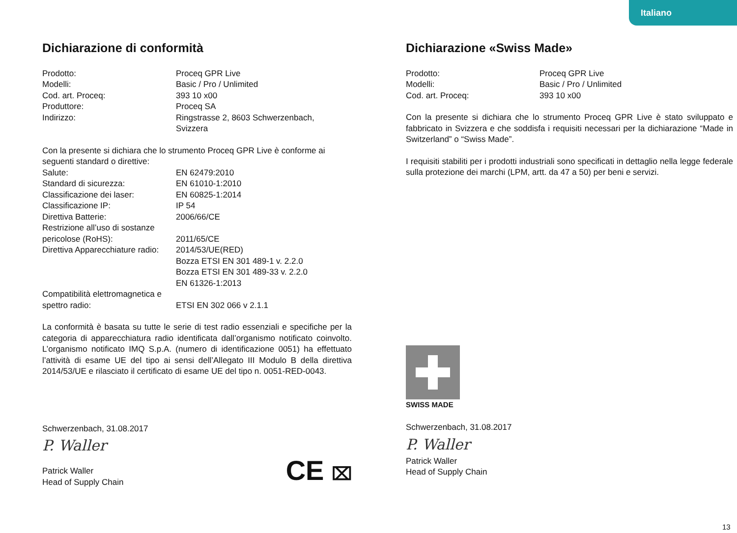Italiano
Dichiarazione di conformità
| Prodotto: | Proceq GPR Live |
| Modelli: | Basic / Pro / Unlimited |
| Cod. art. Proceq: | 393 10 x00 |
| Produttore: | Proceq SA |
| Indirizzo: | Ringstrasse 2, 8603 Schwerzenbach, Svizzera |
Con la presente si dichiara che lo strumento Proceq GPR Live è conforme ai seguenti standard o direttive:
| Salute: | EN 62479:2010 |
| Standard di sicurezza: | EN 61010-1:2010 |
| Classificazione dei laser: | EN 60825-1:2014 |
| Classificazione IP: | IP 54 |
| Direttiva Batterie: | 2006/66/CE |
| Restrizione all’uso di sostanze pericolose (RoHS): | 2011/65/CE |
| Direttiva Apparecchiature radio: | 2014/53/UE(RED) Bozza ETSI EN 301 489-1 v. 2.2.0 Bozza ETSI EN 301 489-33 v. 2.2.0 EN 61326-1:2013 |
| Compatibilità elettromagnetica e spettro radio: | ETSI EN 302 066 v 2.1.1 |
La conformità è basata su tutte le serie di test radio essenziali e specifiche per la categoria di apparecchiatura radio identificata dall’organismo notificato coinvolto. L’organismo notificato IMQ S.p.A. (numero di identificazione 0051) ha effettuato l’attività di esame UE del tipo ai sensi dell’Allegato III Modulo B della direttiva 2014/53/UE e rilasciato il certificato di esame UE del tipo n. 0051-RED-0043.
Schwerzenbach, 31.08.2017
P. Waller
Patrick Waller
Head of Supply Chain
CE ⌧
Dichiarazione «Swiss Made»
| Prodotto: | Proceq GPR Live |
| Modelli: | Basic / Pro / Unlimited |
| Cod. art. Proceq: | 393 10 x00 |
Con la presente si dichiara che lo strumento Proceq GPR Live è stato sviluppato e fabbricato in Svizzera e che soddisfa i requisiti necessari per la dichiarazione “Made in Switzerland” o “Swiss Made”.
I requisiti stabiliti per i prodotti industriali sono specificati in dettaglio nella legge federale sulla protezione dei marchi (LPM, artt. da 47 a 50) per beni e servizi.
SWISS MADE
Schwerzenbach, 31.08.2017
P. Waller
Patrick Waller
Head of Supply Chain
13